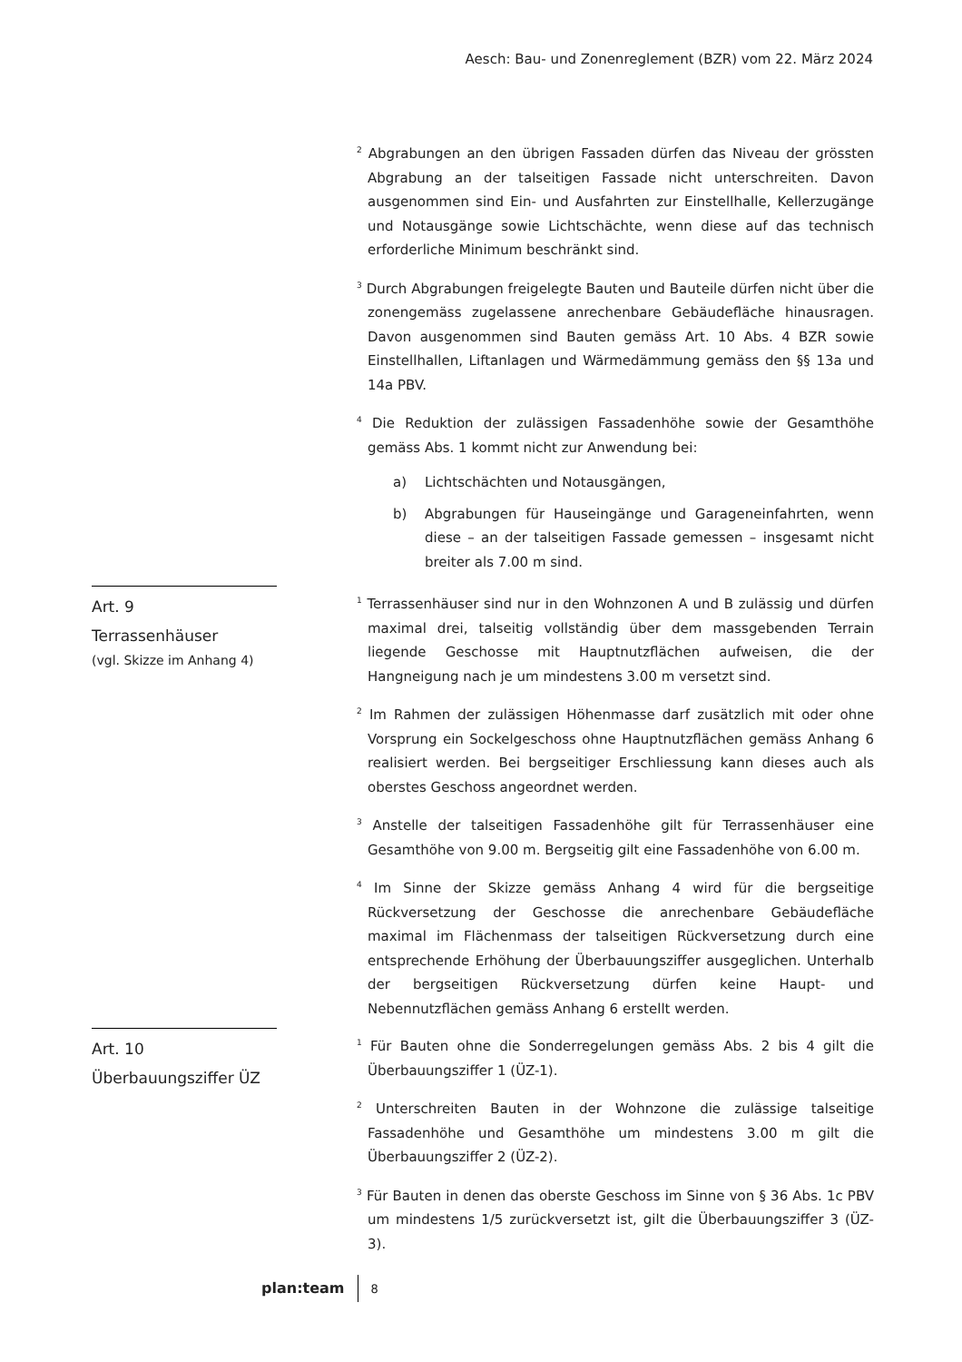Aesch: Bau- und Zonenreglement (BZR) vom 22. März 2024
<sup>2</sup> Abgrabungen an den übrigen Fassaden dürfen das Niveau der grössten Abgrabung an der talseitigen Fassade nicht unterschreiten. Davon ausgenommen sind Ein- und Ausfahrten zur Einstellhalle, Kellerzugänge und Notausgänge sowie Lichtschächte, wenn diese auf das technisch erforderliche Minimum beschränkt sind.
<sup>3</sup> Durch Abgrabungen freigelegte Bauten und Bauteile dürfen nicht über die zonengemäss zugelassene anrechenbare Gebäudefläche hinausragen. Davon ausgenommen sind Bauten gemäss Art. 10 Abs. 4 BZR sowie Einstellhallen, Liftanlagen und Wärmedämmung gemäss den §§ 13a und 14a PBV.
<sup>4</sup> Die Reduktion der zulässigen Fassadenhöhe sowie der Gesamthöhe gemäss Abs. 1 kommt nicht zur Anwendung bei:
a) Lichtschächten und Notausgängen,
b) Abgrabungen für Hauseingänge und Garageneinfahrten, wenn diese – an der talseitigen Fassade gemessen – insgesamt nicht breiter als 7.00 m sind.
Art. 9
Terrassenhäuser
(vgl. Skizze im Anhang 4)
<sup>1</sup> Terrassenhäuser sind nur in den Wohnzonen A und B zulässig und dürfen maximal drei, talseitig vollständig über dem massgebenden Terrain liegende Geschosse mit Hauptnutzflächen aufweisen, die der Hangneigung nach je um mindestens 3.00 m versetzt sind.
<sup>2</sup> Im Rahmen der zulässigen Höhenmasse darf zusätzlich mit oder ohne Vorsprung ein Sockelgeschoss ohne Hauptnutzflächen gemäss Anhang 6 realisiert werden. Bei bergseitiger Erschliessung kann dieses auch als oberstes Geschoss angeordnet werden.
<sup>3</sup> Anstelle der talseitigen Fassadenhöhe gilt für Terrassenhäuser eine Gesamthöhe von 9.00 m. Bergseitig gilt eine Fassadenhöhe von 6.00 m.
<sup>4</sup> Im Sinne der Skizze gemäss Anhang 4 wird für die bergseitige Rückversetzung der Geschosse die anrechenbare Gebäudefläche maximal im Flächenmass der talseitigen Rückversetzung durch eine entsprechende Erhöhung der Überbauungsziffer ausgeglichen. Unterhalb der bergseitigen Rückversetzung dürfen keine Haupt- und Nebennutzflächen gemäss Anhang 6 erstellt werden.
Art. 10
Überbauungsziffer ÜZ
<sup>1</sup> Für Bauten ohne die Sonderregelungen gemäss Abs. 2 bis 4 gilt die Überbauungsziffer 1 (ÜZ-1).
<sup>2</sup> Unterschreiten Bauten in der Wohnzone die zulässige talseitige Fassadenhöhe und Gesamthöhe um mindestens 3.00 m gilt die Überbauungsziffer 2 (ÜZ-2).
<sup>3</sup> Für Bauten in denen das oberste Geschoss im Sinne von § 36 Abs. 1c PBV um mindestens 1/5 zurückversetzt ist, gilt die Überbauungsziffer 3 (ÜZ-3).
plan:team 8